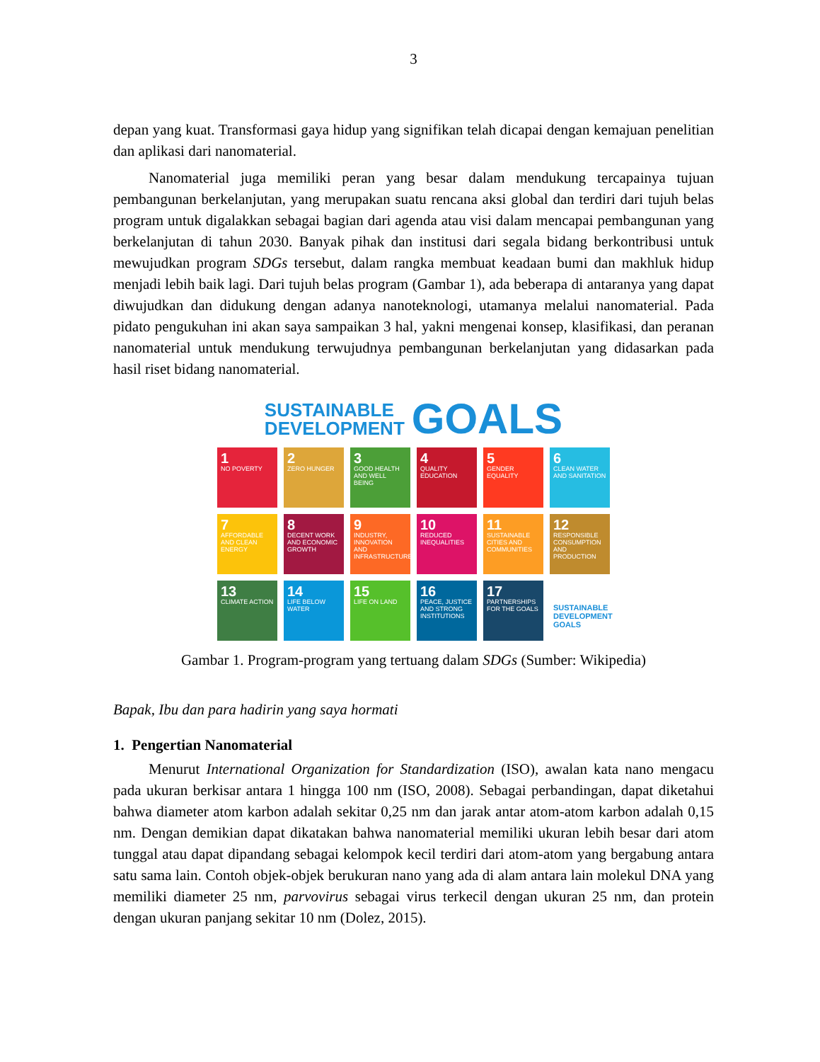3
depan yang kuat. Transformasi gaya hidup yang signifikan telah dicapai dengan kemajuan penelitian dan aplikasi dari nanomaterial.
Nanomaterial juga memiliki peran yang besar dalam mendukung tercapainya tujuan pembangunan berkelanjutan, yang merupakan suatu rencana aksi global dan terdiri dari tujuh belas program untuk digalakkan sebagai bagian dari agenda atau visi dalam mencapai pembangunan yang berkelanjutan di tahun 2030. Banyak pihak dan institusi dari segala bidang berkontribusi untuk mewujudkan program SDGs tersebut, dalam rangka membuat keadaan bumi dan makhluk hidup menjadi lebih baik lagi. Dari tujuh belas program (Gambar 1), ada beberapa di antaranya yang dapat diwujudkan dan didukung dengan adanya nanoteknologi, utamanya melalui nanomaterial. Pada pidato pengukuhan ini akan saya sampaikan 3 hal, yakni mengenai konsep, klasifikasi, dan peranan nanomaterial untuk mendukung terwujudnya pembangunan berkelanjutan yang didasarkan pada hasil riset bidang nanomaterial.
SUSTAINABLE
DEVELOPMENT
GOALS
1
NO POVERTY
2
ZERO HUNGER
3
GOOD HEALTH AND WELL BEING
4
QUALITY EDUCATION
5
GENDER EQUALITY
6
CLEAN WATER AND SANITATION
7
AFFORDABLE AND CLEAN ENERGY
8
DECENT WORK AND ECONOMIC GROWTH
9
INDUSTRY, INNOVATION AND INFRASTRUCTURE
10
REDUCED INEQUALITIES
11
SUSTAINABLE CITIES AND COMMUNITIES
12
RESPONSIBLE CONSUMPTION AND PRODUCTION
13
CLIMATE ACTION
14
LIFE BELOW WATER
15
LIFE ON LAND
16
PEACE, JUSTICE AND STRONG INSTITUTIONS
17
PARTNERSHIPS FOR THE GOALS
SUSTAINABLE DEVELOPMENT GOALS
Gambar 1. Program-program yang tertuang dalam SDGs (Sumber: Wikipedia)
Bapak, Ibu dan para hadirin yang saya hormati
1. Pengertian Nanomaterial
Menurut International Organization for Standardization (ISO), awalan kata nano mengacu pada ukuran berkisar antara 1 hingga 100 nm (ISO, 2008). Sebagai perbandingan, dapat diketahui bahwa diameter atom karbon adalah sekitar 0,25 nm dan jarak antar atom-atom karbon adalah 0,15 nm. Dengan demikian dapat dikatakan bahwa nanomaterial memiliki ukuran lebih besar dari atom tunggal atau dapat dipandang sebagai kelompok kecil terdiri dari atom-atom yang bergabung antara satu sama lain. Contoh objek-objek berukuran nano yang ada di alam antara lain molekul DNA yang memiliki diameter 25 nm, parvovirus sebagai virus terkecil dengan ukuran 25 nm, dan protein dengan ukuran panjang sekitar 10 nm (Dolez, 2015).